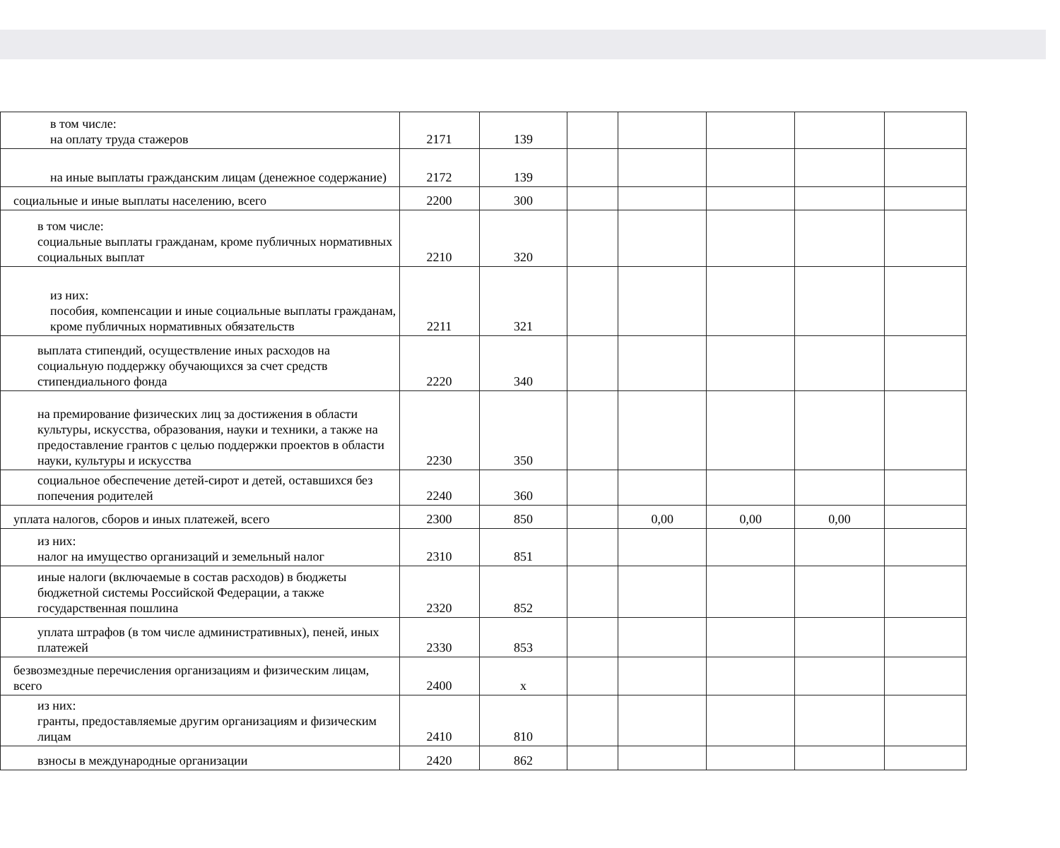| в том числе: на оплату труда стажеров | 2171 | 139 | | | | | |
| на иные выплаты гражданским лицам (денежное содержание) | 2172 | 139 | | | | | |
| социальные и иные выплаты населению, всего | 2200 | 300 | | | | | |
| в том числе: социальные выплаты гражданам, кроме публичных нормативных социальных выплат | 2210 | 320 | | | | | |
| из них: пособия, компенсации и иные социальные выплаты гражданам, кроме публичных нормативных обязательств | 2211 | 321 | | | | | |
| выплата стипендий, осуществление иных расходов на социальную поддержку обучающихся за счет средств стипендиального фонда | 2220 | 340 | | | | | |
| на премирование физических лиц за достижения в области культуры, искусства, образования, науки и техники, а также на предоставление грантов с целью поддержки проектов в области науки, культуры и искусства | 2230 | 350 | | | | | |
| социальное обеспечение детей-сирот и детей, оставшихся без попечения родителей | 2240 | 360 | | | | | |
| уплата налогов, сборов и иных платежей, всего | 2300 | 850 | | 0,00 | 0,00 | 0,00 | |
| из них: налог на имущество организаций и земельный налог | 2310 | 851 | | | | | |
| иные налоги (включаемые в состав расходов) в бюджеты бюджетной системы Российской Федерации, а также государственная пошлина | 2320 | 852 | | | | | |
| уплата штрафов (в том числе административных), пеней, иных платежей | 2330 | 853 | | | | | |
| безвозмездные перечисления организациям и физическим лицам, всего | 2400 | х | | | | | |
| из них: гранты, предоставляемые другим организациям и физическим лицам | 2410 | 810 | | | | | |
| взносы в международные организации | 2420 | 862 | | | | | |